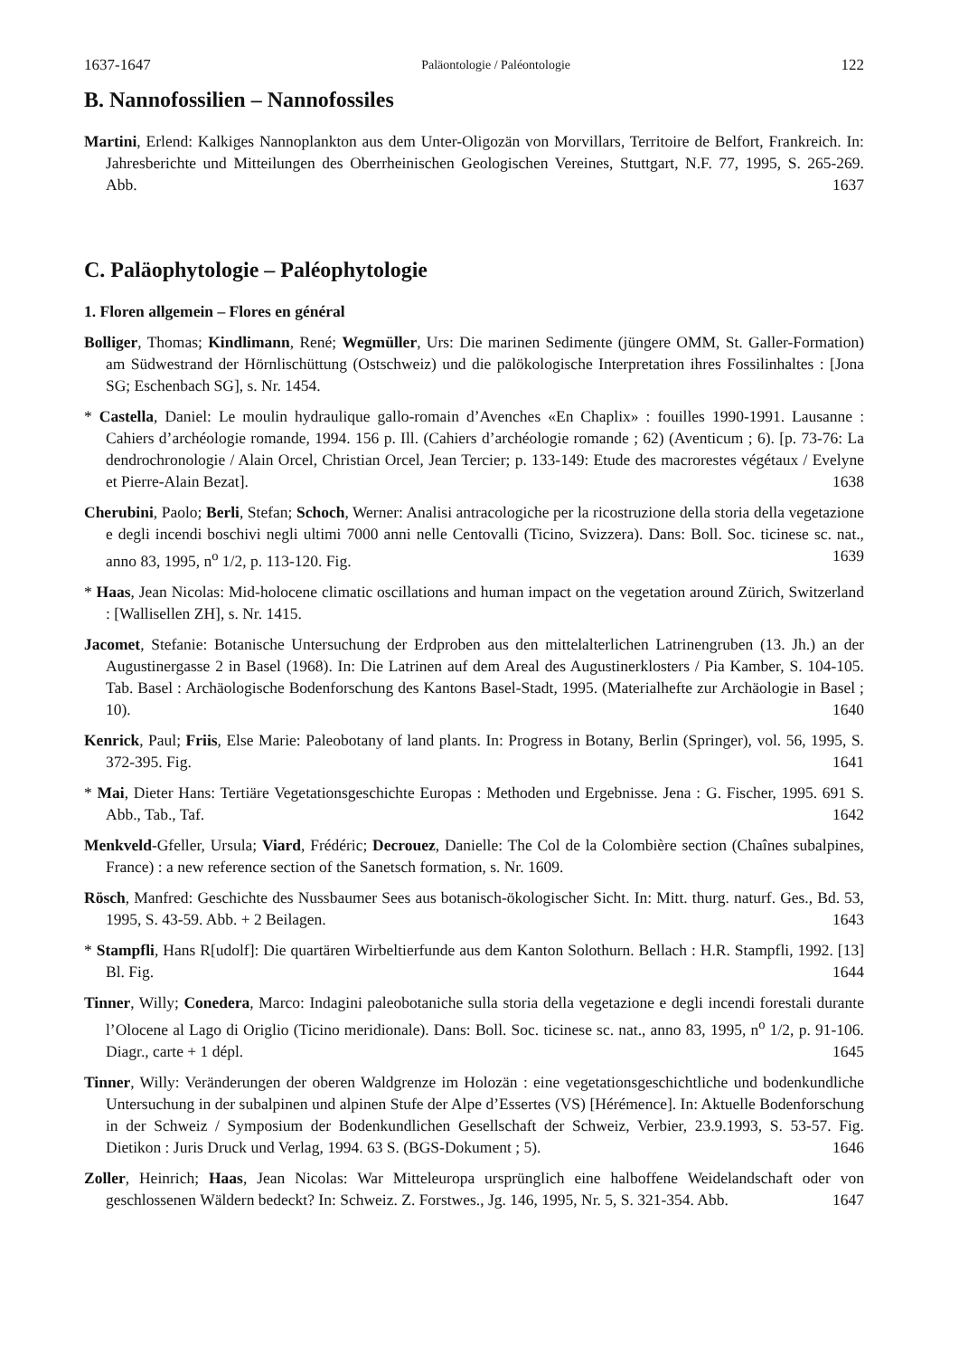1637-1647 Paläontologie / Paléontologie 122
B. Nannofossilien – Nannofossiles
Martini, Erlend: Kalkiges Nannoplankton aus dem Unter-Oligozän von Morvillars, Territoire de Belfort, Frankreich. In: Jahresberichte und Mitteilungen des Oberrheinischen Geologischen Vereines, Stuttgart, N.F. 77, 1995, S. 265-269. Abb. 1637
C. Paläophytologie – Paléophytologie
1. Floren allgemein – Flores en général
Bolliger, Thomas; Kindlimann, René; Wegmüller, Urs: Die marinen Sedimente (jüngere OMM, St. Galler-Formation) am Südwestrand der Hörnlischüttung (Ostschweiz) und die palökologische Interpretation ihres Fossilinhaltes : [Jona SG; Eschenbach SG], s. Nr. 1454.
* Castella, Daniel: Le moulin hydraulique gallo-romain d’Avenches «En Chaplix» : fouilles 1990-1991. Lausanne : Cahiers d’archéologie romande, 1994. 156 p. Ill. (Cahiers d’archéologie romande ; 62) (Aventicum ; 6). [p. 73-76: La dendrochronologie / Alain Orcel, Christian Orcel, Jean Tercier; p. 133-149: Etude des macrorestes végétaux / Evelyne et Pierre-Alain Bezat]. 1638
Cherubini, Paolo; Berli, Stefan; Schoch, Werner: Analisi antracologiche per la ricostruzione della storia della vegetazione e degli incendi boschivi negli ultimi 7000 anni nelle Centovalli (Ticino, Svizzera). Dans: Boll. Soc. ticinese sc. nat., anno 83, 1995, n<sup>o</sup> 1/2, p. 113-120. Fig. 1639
* Haas, Jean Nicolas: Mid-holocene climatic oscillations and human impact on the vegetation around Zürich, Switzerland : [Wallisellen ZH], s. Nr. 1415.
Jacomet, Stefanie: Botanische Untersuchung der Erdproben aus den mittelalterlichen Latrinengruben (13. Jh.) an der Augustinergasse 2 in Basel (1968). In: Die Latrinen auf dem Areal des Augustinerklosters / Pia Kamber, S. 104-105. Tab. Basel : Archäologische Bodenforschung des Kantons Basel-Stadt, 1995. (Materialhefte zur Archäologie in Basel ; 10). 1640
Kenrick, Paul; Friis, Else Marie: Paleobotany of land plants. In: Progress in Botany, Berlin (Springer), vol. 56, 1995, S. 372-395. Fig. 1641
* Mai, Dieter Hans: Tertiäre Vegetationsgeschichte Europas : Methoden und Ergebnisse. Jena : G. Fischer, 1995. 691 S. Abb., Tab., Taf. 1642
Menkveld-Gfeller, Ursula; Viard, Frédéric; Decrouez, Danielle: The Col de la Colombière section (Chaînes subalpines, France) : a new reference section of the Sanetsch formation, s. Nr. 1609.
Rösch, Manfred: Geschichte des Nussbaumer Sees aus botanisch-ökologischer Sicht. In: Mitt. thurg. naturf. Ges., Bd. 53, 1995, S. 43-59. Abb. + 2 Beilagen. 1643
* Stampfli, Hans R[udolf]: Die quartären Wirbeltierfunde aus dem Kanton Solothurn. Bellach : H.R. Stampfli, 1992. [13] Bl. Fig. 1644
Tinner, Willy; Conedera, Marco: Indagini paleobotaniche sulla storia della vegetazione e degli incendi forestali durante l’Olocene al Lago di Origlio (Ticino meridionale). Dans: Boll. Soc. ticinese sc. nat., anno 83, 1995, n<sup>o</sup> 1/2, p. 91-106. Diagr., carte + 1 dépl. 1645
Tinner, Willy: Veränderungen der oberen Waldgrenze im Holozän : eine vegetationsgeschichtliche und bodenkundliche Untersuchung in der subalpinen und alpinen Stufe der Alpe d’Essertes (VS) [Hérémence]. In: Aktuelle Bodenforschung in der Schweiz / Symposium der Bodenkundlichen Gesellschaft der Schweiz, Verbier, 23.9.1993, S. 53-57. Fig. Dietikon : Juris Druck und Verlag, 1994. 63 S. (BGS-Dokument ; 5). 1646
Zoller, Heinrich; Haas, Jean Nicolas: War Mitteleuropa ursprünglich eine halboffene Weidelandschaft oder von geschlossenen Wäldern bedeckt? In: Schweiz. Z. Forstwes., Jg. 146, 1995, Nr. 5, S. 321-354. Abb. 1647